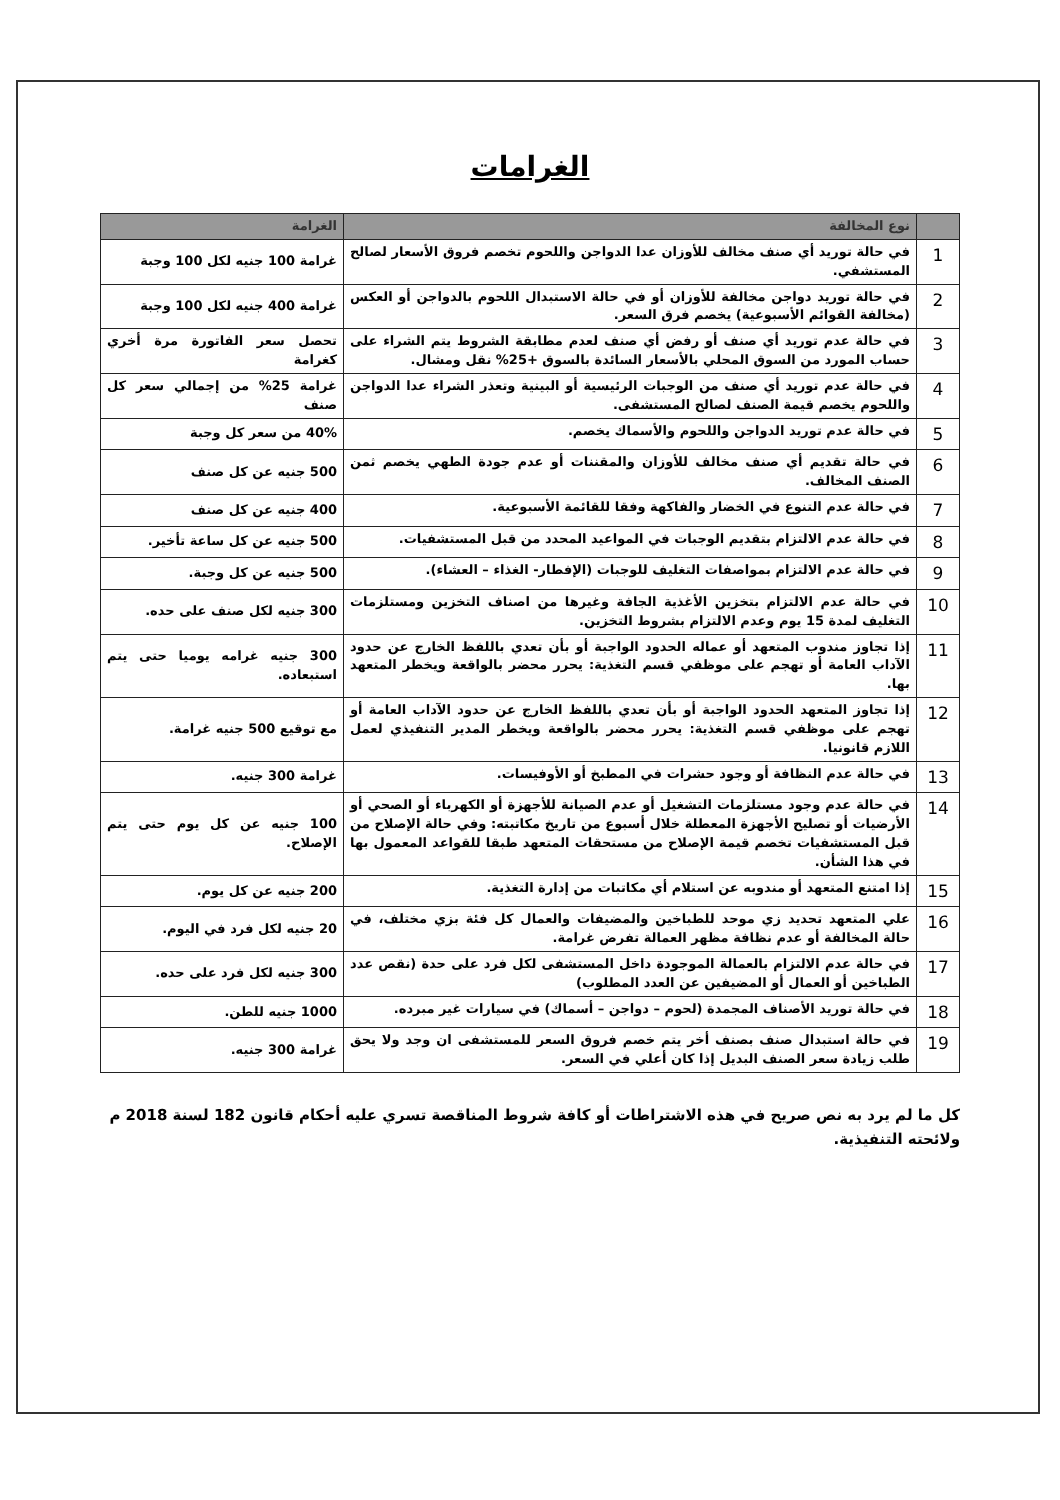الغرامات
| | نوع المخالفة | الغرامة |
| --- | --- | --- |
| 1 | في حالة توريد أي صنف مخالف للأوزان عدا الدواجن واللحوم تخصم فروق الأسعار لصالح المستشفي. | غرامة 100 جنيه لكل 100 وجبة |
| 2 | في حالة توريد دواجن مخالفة للأوزان أو في حالة الاستبدال اللحوم بالدواجن أو العكس (مخالفة القوائم الأسبوعية) يخصم فرق السعر. | غرامة 400 جنيه لكل 100 وجبة |
| 3 | في حالة عدم توريد أي صنف أو رفض أي صنف لعدم مطابقة الشروط يتم الشراء على حساب المورد من السوق المحلي بالأسعار السائدة بالسوق +25% نقل ومشال. | تحصل سعر الفاتورة مرة أخري كغرامة |
| 4 | في حالة عدم توريد أي صنف من الوجبات الرئيسية أو البينية وتعذر الشراء عدا الدواجن واللحوم يخصم قيمة الصنف لصالح المستشفى. | غرامة 25% من إجمالي سعر كل صنف |
| 5 | في حالة عدم توريد الدواجن واللحوم والأسماك يخصم. | 40% من سعر كل وجبة |
| 6 | في حالة تقديم أي صنف مخالف للأوزان والمقننات أو عدم جودة الطهي يخصم ثمن الصنف المخالف. | 500 جنيه عن كل صنف |
| 7 | في حالة عدم التنوع في الخضار والفاكهة وفقا للقائمة الأسبوعية. | 400 جنيه عن كل صنف |
| 8 | في حالة عدم الالتزام بتقديم الوجبات في المواعيد المحدد من قبل المستشفيات. | 500 جنيه عن كل ساعة تأخير. |
| 9 | في حالة عدم الالتزام بمواصفات التغليف للوجبات (الإفطار- الغذاء – العشاء). | 500 جنيه عن كل وجبة. |
| 10 | في حالة عدم الالتزام بتخزين الأغذية الجافة وغيرها من اصناف التخزين ومستلزمات التغليف لمدة 15 يوم وعدم الالتزام بشروط التخزين. | 300 جنيه لكل صنف على حده. |
| 11 | إذا تجاوز مندوب المتعهد أو عماله الحدود الواجبة أو بأن تعدي باللفظ الخارج عن حدود الآداب العامة أو تهجم على موظفي قسم التغذية: يحرر محضر بالواقعة ويخطر المتعهد بها. | 300 جنيه غرامه يوميا حتى يتم استبعاده. |
| 12 | إذا تجاوز المتعهد الحدود الواجبة أو بأن تعدي باللفظ الخارج عن حدود الآداب العامة أو تهجم على موظفي قسم التغذية: يحرر محضر بالواقعة ويخطر المدير التنفيذي لعمل اللازم قانونيا. | مع توقيع 500 جنيه غرامة. |
| 13 | في حالة عدم النظافة أو وجود حشرات في المطبخ أو الأوفيسات. | غرامة 300 جنيه. |
| 14 | في حالة عدم وجود مستلزمات التشغيل أو عدم الصيانة للأجهزة أو الكهرباء أو الصحي أو الأرضيات أو تصليح الأجهزة المعطلة خلال أسبوع من تاريخ مكاتبته: وفي حالة الإصلاح من قبل المستشفيات تخصم قيمة الإصلاح من مستحقات المتعهد طبقا للقواعد المعمول بها في هذا الشأن. | 100 جنيه عن كل يوم حتى يتم الإصلاح. |
| 15 | إذا امتنع المتعهد أو مندوبه عن استلام أي مكاتبات من إدارة التغذية. | 200 جنيه عن كل يوم. |
| 16 | علي المتعهد تحديد زي موحد للطباخين والمضيفات والعمال كل فئة بزي مختلف، في حالة المخالفة أو عدم نظافة مظهر العمالة تفرض غرامة. | 20 جنيه لكل فرد في اليوم. |
| 17 | في حالة عدم الالتزام بالعمالة الموجودة داخل المستشفى لكل فرد على حدة (نقص عدد الطباخين أو العمال أو المضيفين عن العدد المطلوب) | 300 جنيه لكل فرد على حده. |
| 18 | في حالة توريد الأصناف المجمدة (لحوم – دواجن – أسماك) في سيارات غير مبرده. | 1000 جنيه للطن. |
| 19 | في حالة استبدال صنف بصنف أخر يتم خصم فروق السعر للمستشفى ان وجد ولا يحق طلب زيادة سعر الصنف البديل إذا كان أعلي في السعر. | غرامة 300 جنيه. |
كل ما لم يرد به نص صريح في هذه الاشتراطات أو كافة شروط المناقصة تسري عليه أحكام قانون 182 لسنة 2018 م ولائحته التنفيذية.